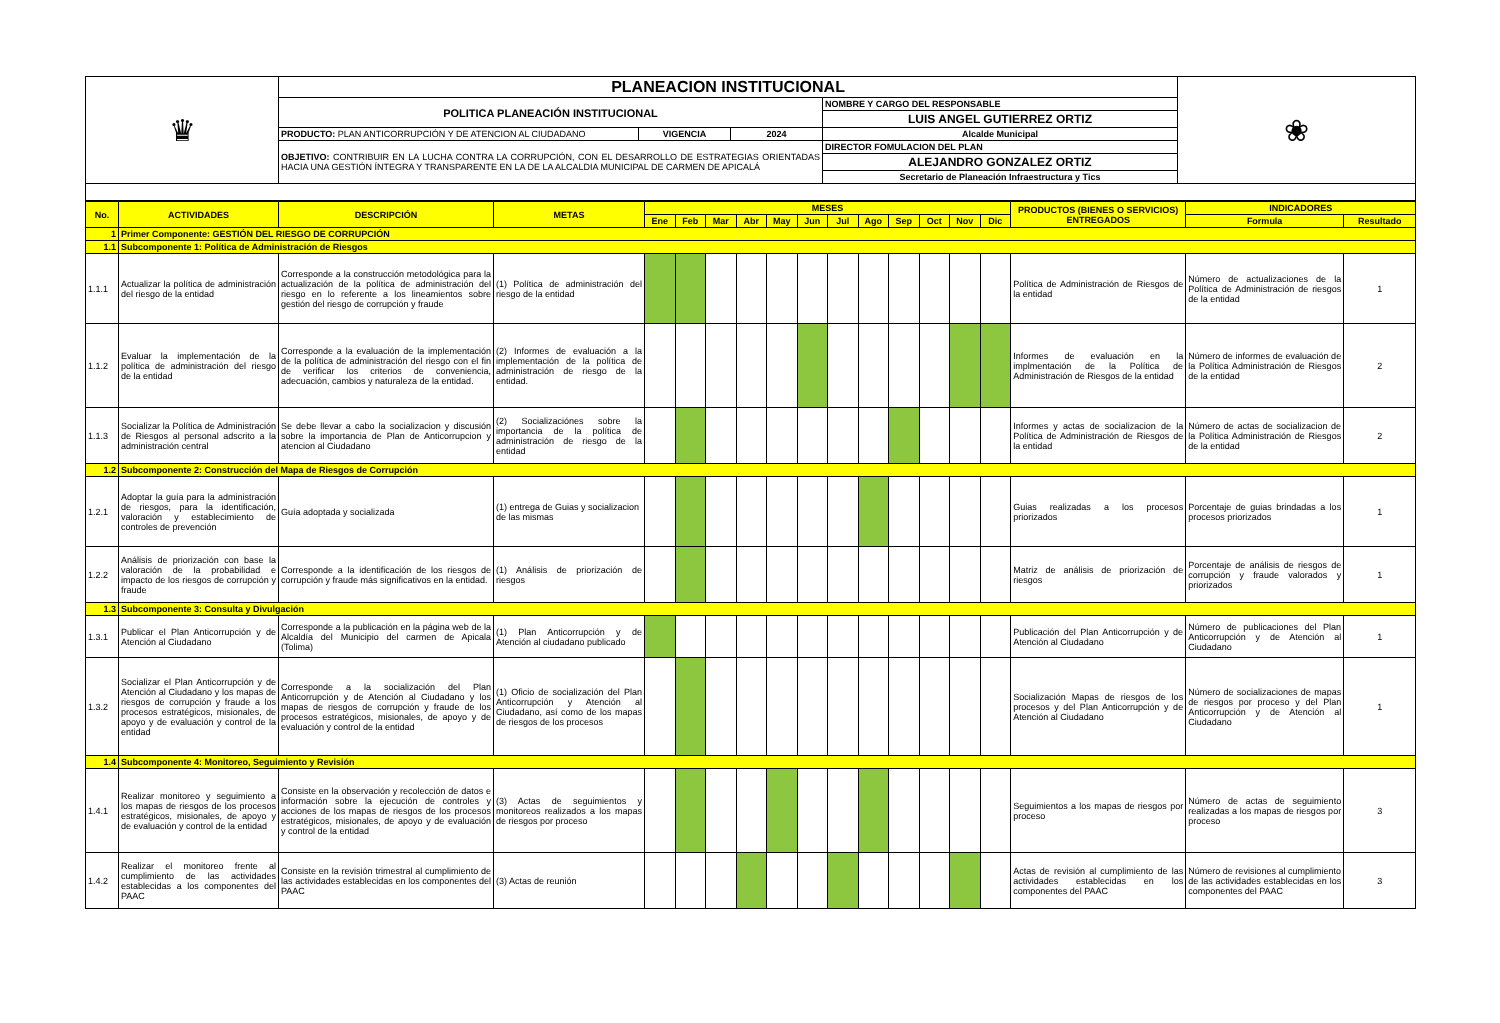| ♛ | PLANEACION INSTITUCIONAL | | | | ❀ |
| | POLITICA PLANEACIÓN INSTITUCIONAL | | | NOMBRE Y CARGO DEL RESPONSABLE | |
| | | | | LUIS ANGEL GUTIERREZ ORTIZ | |
| | PRODUCTO: PLAN ANTICORRUPCIÓN Y DE ATENCION AL CIUDADANO | VIGENCIA | 2024 | Alcalde Municipal | |
| | OBJETIVO: CONTRIBUIR EN LA LUCHA CONTRA LA CORRUPCIÓN, CON EL DESARROLLO DE ESTRATEGIAS ORIENTADAS HACIA UNA GESTIÓN ÍNTEGRA Y TRANSPARENTE EN LA DE LA ALCALDIA MUNICIPAL DE CARMEN DE APICALÁ | | | DIRECTOR FOMULACION DEL PLAN | |
| | | | | ALEJANDRO GONZALEZ ORTIZ | |
| | | | | Secretario de Planeación Infraestructura y Tics | |
| No. | ACTIVIDADES | DESCRIPCIÓN | METAS | MESES | | | | | | | | | | | | PRODUCTOS (BIENES O SERVICIOS) ENTREGADOS | INDICADORES | |
| --- | --- | --- | --- | --- | --- | --- | --- | --- | --- | --- | --- | --- | --- | --- | --- | --- | --- | --- |
| | | | | Ene | Feb | Mar | Abr | May | Jun | Jul | Ago | Sep | Oct | Nov | Dic | | Formula | Resultado |
| 1 | Primer Componente: GESTIÓN DEL RIESGO DE CORRUPCIÓN | | | | | | | | | | | | | | | | | |
| 1.1 | Subcomponente 1: Política de Administración de Riesgos | | | | | | | | | | | | | | | | | |
| 1.1.1 | Actualizar la política de administración del riesgo de la entidad | Corresponde a la construcción metodológica para la actualización de la política de administración del riesgo en lo referente a los lineamientos sobre gestión del riesgo de corrupción y fraude | (1) Política de administración del riesgo de la entidad | | | | | | | | | | | | | Política de Administración de Riesgos de la entidad | Número de actualizaciones de la Política de Administración de riesgos de la entidad | 1 |
| 1.1.2 | Evaluar la implementación de la política de administración del riesgo de la entidad | Corresponde a la evaluación de la implementación de la política de administración del riesgo con el fin de verificar los criterios de conveniencia, adecuación, cambios y naturaleza de la entidad. | (2) Informes de evaluación a la implementación de la política de administración de riesgo de la entidad. | | | | | | | | | | | | | Informes de evaluación en la implmentación de la Política de Administración de Riesgos de la entidad | Número de informes de evaluación de la Política Administración de Riesgos de la entidad | 2 |
| 1.1.3 | Socializar la Política de Administración de Riesgos al personal adscrito a la administración central | Se debe llevar a cabo la socializacion y discusión sobre la importancia de Plan de Anticorrupcion y atencion al Ciudadano | (2) Socializaciónes sobre la importancia de la política de administración de riesgo de la entidad | | | | | | | | | | | | | Informes y actas de socializacion de la Política de Administración de Riesgos de la entidad | Número de actas de socializacion de la Política Administración de Riesgos de la entidad | 2 |
| 1.2 | Subcomponente 2: Construcción del Mapa de Riesgos de Corrupción | | | | | | | | | | | | | | | | | |
| 1.2.1 | Adoptar la guía para la administración de riesgos, para la identificación, valoración y establecimiento de controles de prevención | Guía adoptada y socializada | (1) entrega de Guias y socializacion de las mismas | | | | | | | | | | | | | Guias realizadas a los procesos priorizados | Porcentaje de guias brindadas a los procesos priorizados | 1 |
| 1.2.2 | Análisis de priorización con base la valoración de la probabilidad e impacto de los riesgos de corrupción y fraude | Corresponde a la identificación de los riesgos de corrupción y fraude más significativos en la entidad. | (1) Análisis de priorización de riesgos | | | | | | | | | | | | | Matriz de análisis de priorización de riesgos | Porcentaje de análisis de riesgos de corrupción y fraude valorados y priorizados | 1 |
| 1.3 | Subcomponente 3: Consulta y Divulgación | | | | | | | | | | | | | | | | | |
| 1.3.1 | Publicar el Plan Anticorrupción y de Atención al Ciudadano | Corresponde a la publicación en la página web de la Alcaldía del Municipio del carmen de Apicala (Tolima) | (1) Plan Anticorrupción y de Atención al ciudadano publicado | | | | | | | | | | | | | Publicación del Plan Anticorrupción y de Atención al Ciudadano | Número de publicaciones del Plan Anticorrupción y de Atención al Ciudadano | 1 |
| 1.3.2 | Socializar el Plan Anticorrupción y de Atención al Ciudadano y los mapas de riesgos de corrupción y fraude a los procesos estratégicos, misionales, de apoyo y de evaluación y control de la entidad | Corresponde a la socialización del Plan Anticorrupción y de Atención al Ciudadano y los mapas de riesgos de corrupción y fraude de los procesos estratégicos, misionales, de apoyo y de evaluación y control de la entidad | (1) Oficio de socialización del Plan Anticorrupción y Atención al Ciudadano, así como de los mapas de riesgos de los procesos | | | | | | | | | | | | | Socialización Mapas de riesgos de los procesos y del Plan Anticorrupción y de Atención al Ciudadano | Número de socializaciones de mapas de riesgos por proceso y del Plan Anticorrupción y de Atención al Ciudadano | 1 |
| 1.4 | Subcomponente 4: Monitoreo, Seguimiento y Revisión | | | | | | | | | | | | | | | | | |
| 1.4.1 | Realizar monitoreo y seguimiento a los mapas de riesgos de los procesos estratégicos, misionales, de apoyo y de evaluación y control de la entidad | Consiste en la observación y recolección de datos e información sobre la ejecución de controles y acciones de los mapas de riesgos de los procesos estratégicos, misionales, de apoyo y de evaluación y control de la entidad | (3) Actas de seguimientos y monitoreos realizados a los mapas de riesgos por proceso | | | | | | | | | | | | | Seguimientos a los mapas de riesgos por proceso | Número de actas de seguimiento realizadas a los mapas de riesgos por proceso | 3 |
| 1.4.2 | Realizar el monitoreo frente al cumplimiento de las actividades establecidas a los componentes del PAAC | Consiste en la revisión trimestral al cumplimiento de las actividades establecidas en los componentes del PAAC | (3) Actas de reunión | | | | | | | | | | | | | Actas de revisión al cumplimiento de las actividades establecidas en los componentes del PAAC | Número de revisiones al cumplimiento de las actividades establecidas en los componentes del PAAC | 3 |